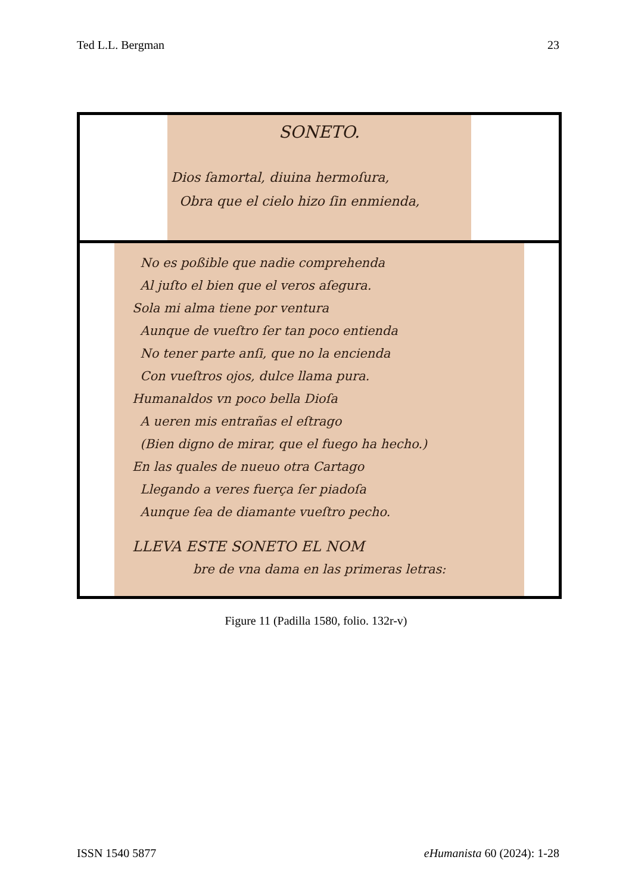Ted L.L. Bergman 23
SONETO.
Dios ſamortal, diuina hermoſura,
Obra que el cielo hizo ſin enmienda,
No es poßible que nadie comprehenda
Al juſto el bien que el veros aſegura.
Sola mi alma tiene por ventura
Aunque de vueſtro ſer tan poco entienda
No tener parte anſi, que no la encienda
Con vueſtros ojos, dulce llama pura.
Humanaldos vn poco bella Dioſa
A ueren mis entrañas el eſtrago
(Bien digno de mirar, que el fuego ha hecho.)
En las quales de nueuo otra Cartago
Llegando a veres fuerça ſer piadoſa
Aunque ſea de diamante vueſtro pecho.
LLEVA ESTE SONETO EL NOM
bre de vna dama en las primeras letras:
Figure 11 (Padilla 1580, folio. 132r-v)
ISSN 1540 5877 eHumanista 60 (2024): 1-28